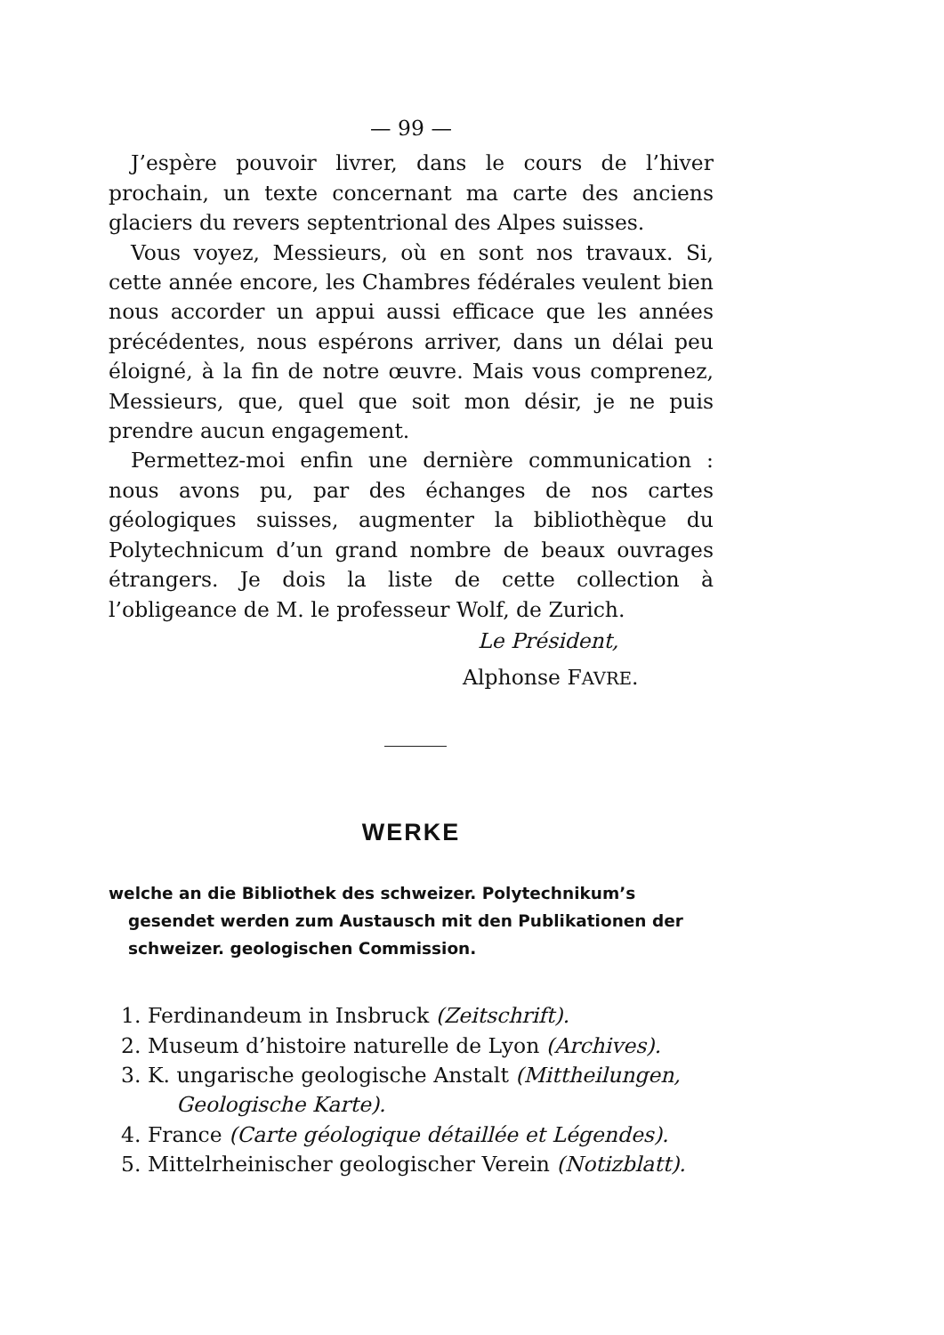— 99 —
J’espère pouvoir livrer, dans le cours de l’hiver prochain, un texte concernant ma carte des anciens glaciers du revers septentrional des Alpes suisses.
Vous voyez, Messieurs, où en sont nos travaux. Si, cette année encore, les Chambres fédérales veulent bien nous accorder un appui aussi efficace que les années précédentes, nous espérons arriver, dans un délai peu éloigné, à la fin de notre œuvre. Mais vous comprenez, Messieurs, que, quel que soit mon désir, je ne puis prendre aucun engagement.
Permettez-moi enfin une dernière communication : nous avons pu, par des échanges de nos cartes géologiques suisses, augmenter la bibliothèque du Polytechnicum d’un grand nombre de beaux ouvrages étrangers. Je dois la liste de cette collection à l’obligeance de M. le professeur Wolf, de Zurich.
Le Président,
Alphonse FAVRE.
WERKE
welche an die Bibliothek des schweizer. Polytechnikum’s gesendet werden zum Austausch mit den Publikationen der schweizer. geologischen Commission.
1. Ferdinandeum in Insbruck (Zeitschrift).
2. Museum d’histoire naturelle de Lyon (Archives).
3. K. ungarische geologische Anstalt (Mittheilungen,
Geologische Karte).
4. France (Carte géologique détaillée et Légendes).
5. Mittelrheinischer geologischer Verein (Notizblatt).